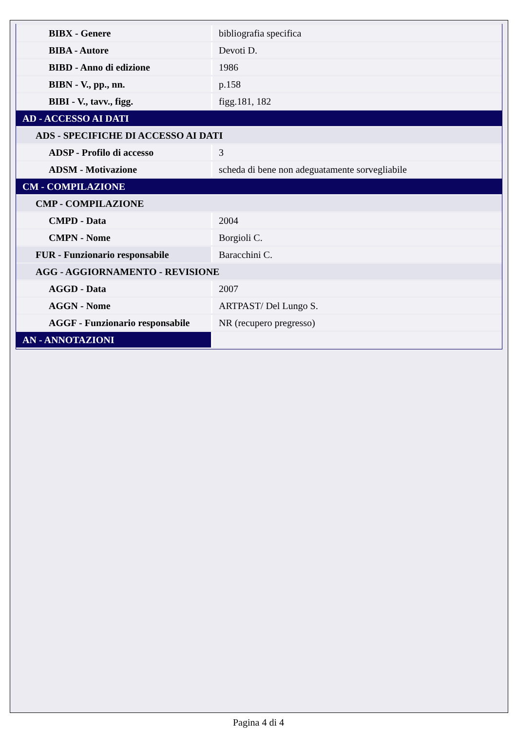| BIBX - Genere | bibliografia specifica |
| BIBA - Autore | Devoti D. |
| BIBD - Anno di edizione | 1986 |
| BIBN - V., pp., nn. | p.158 |
| BIBI - V., tavv., figg. | figg.181, 182 |
| AD - ACCESSO AI DATI | |
| ADS - SPECIFICHE DI ACCESSO AI DATI | |
| ADSP - Profilo di accesso | 3 |
| ADSM - Motivazione | scheda di bene non adeguatamente sorvegliabile |
| CM - COMPILAZIONE | |
| CMP - COMPILAZIONE | |
| CMPD - Data | 2004 |
| CMPN - Nome | Borgioli C. |
| FUR - Funzionario responsabile | Baracchini C. |
| AGG - AGGIORNAMENTO - REVISIONE | |
| AGGD - Data | 2007 |
| AGGN - Nome | ARTPAST/ Del Lungo S. |
| AGGF - Funzionario responsabile | NR (recupero pregresso) |
| AN - ANNOTAZIONI | |
Pagina 4 di 4